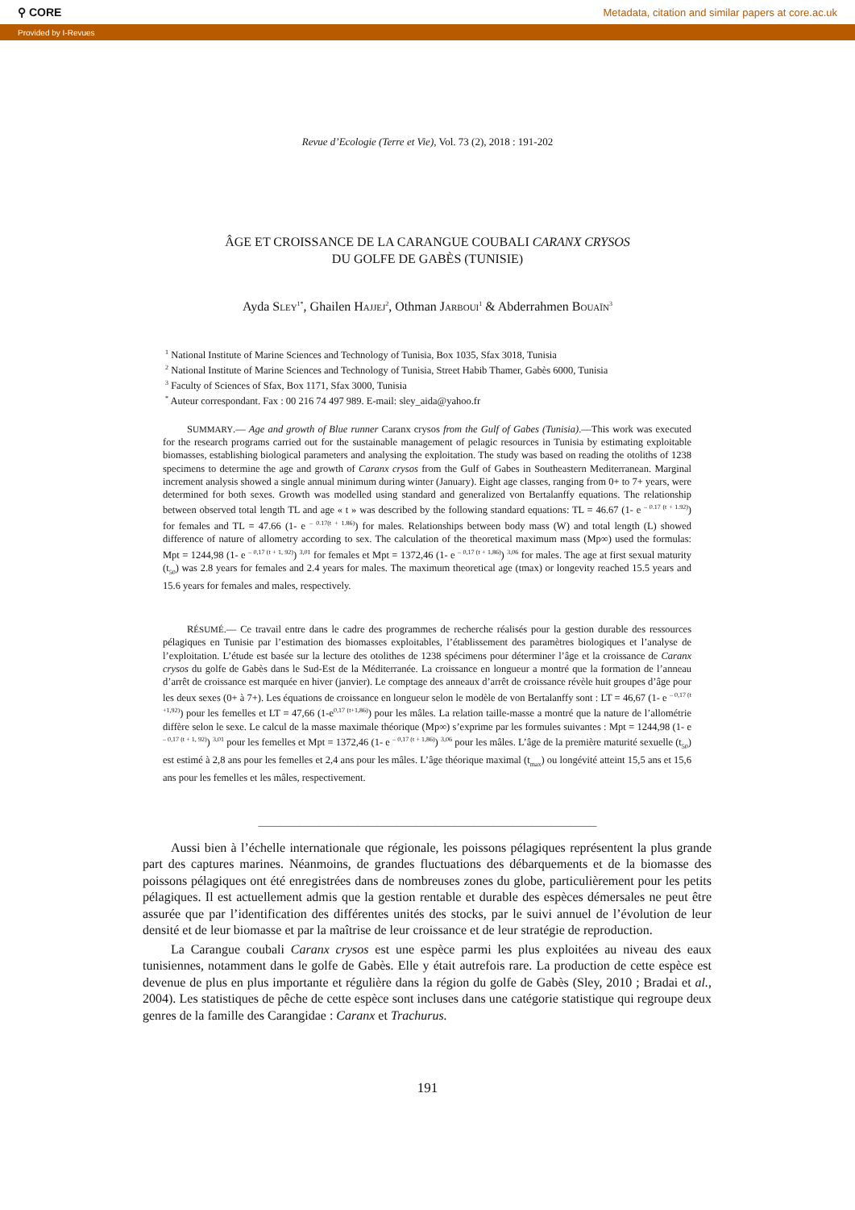⚲ CORE Metadata, citation and similar papers at core.ac.uk
Provided by I-Revues
Revue d’Ecologie (Terre et Vie), Vol. 73 (2), 2018 : 191-202
ÂGE ET CROISSANCE DE LA CARANGUE COUBALI CARANX CRYSOS
DU GOLFE DE GABÈS (TUNISIE)
Ayda SLEY<sup>1*</sup>, Ghailen HAJJEJ<sup>2</sup>, Othman JARBOUI<sup>1</sup> & Abderrahmen BOUAÏN<sup>3</sup>
<sup>1</sup> National Institute of Marine Sciences and Technology of Tunisia, Box 1035, Sfax 3018, Tunisia
<sup>2</sup> National Institute of Marine Sciences and Technology of Tunisia, Street Habib Thamer, Gabès 6000, Tunisia
<sup>3</sup> Faculty of Sciences of Sfax, Box 1171, Sfax 3000, Tunisia
<sup>*</sup> Auteur correspondant. Fax : 00 216 74 497 989. E-mail: sley_aida@yahoo.fr
SUMMARY.— Age and growth of Blue runner Caranx crysos from the Gulf of Gabes (Tunisia).—This work was executed for the research programs carried out for the sustainable management of pelagic resources in Tunisia by estimating exploitable biomasses, establishing biological parameters and analysing the exploitation. The study was based on reading the otoliths of 1238 specimens to determine the age and growth of Caranx crysos from the Gulf of Gabes in Southeastern Mediterranean. Marginal increment analysis showed a single annual minimum during winter (January). Eight age classes, ranging from 0+ to 7+ years, were determined for both sexes. Growth was modelled using standard and generalized von Bertalanffy equations. The relationship between observed total length TL and age « t » was described by the following standard equations: TL = 46.67 (1- e <sup>– 0.17 (t + 1.92)</sup>) for females and TL = 47.66 (1- e <sup>– 0.17(t + 1.86)</sup>) for males. Relationships between body mass (W) and total length (L) showed difference of nature of allometry according to sex. The calculation of the theoretical maximum mass (Mp∞) used the formulas: Mpt = 1244,98 (1- e <sup>– 0,17 (t + 1, 92)</sup>) <sup>3,01</sup> for females et Mpt = 1372,46 (1- e <sup>– 0,17 (t + 1,86)</sup>) <sup>3,06</sup> for males. The age at first sexual maturity (t<sub>50</sub>) was 2.8 years for females and 2.4 years for males. The maximum theoretical age (tmax) or longevity reached 15.5 years and 15.6 years for females and males, respectively.
RÉSUMÉ.— Ce travail entre dans le cadre des programmes de recherche réalisés pour la gestion durable des ressources pélagiques en Tunisie par l’estimation des biomasses exploitables, l’établissement des paramètres biologiques et l’analyse de l’exploitation. L’étude est basée sur la lecture des otolithes de 1238 spécimens pour déterminer l’âge et la croissance de Caranx crysos du golfe de Gabès dans le Sud-Est de la Méditerranée. La croissance en longueur a montré que la formation de l’anneau d’arrêt de croissance est marquée en hiver (janvier). Le comptage des anneaux d’arrêt de croissance révèle huit groupes d’âge pour les deux sexes (0+ à 7+). Les équations de croissance en longueur selon le modèle de von Bertalanffy sont : LT = 46,67 (1- e <sup>– 0,17 (t +1,92)</sup>) pour les femelles et LT = 47,66 (1-e<sup>0,17 (t+1,86)</sup>) pour les mâles. La relation taille-masse a montré que la nature de l’allométrie diffère selon le sexe. Le calcul de la masse maximale théorique (Mp∞) s’exprime par les formules suivantes : Mpt = 1244,98 (1- e <sup>– 0,17 (t + 1, 92)</sup>) <sup>3,01</sup> pour les femelles et Mpt = 1372,46 (1- e <sup>– 0,17 (t + 1,86)</sup>) <sup>3,06</sup> pour les mâles. L’âge de la première maturité sexuelle (t<sub>50</sub>) est estimé à 2,8 ans pour les femelles et 2,4 ans pour les mâles. L’âge théorique maximal (t<sub>max</sub>) ou longévité atteint 15,5 ans et 15,6 ans pour les femelles et les mâles, respectivement.
______________________________________________________________________
Aussi bien à l’échelle internationale que régionale, les poissons pélagiques représentent la plus grande part des captures marines. Néanmoins, de grandes fluctuations des débarquements et de la biomasse des poissons pélagiques ont été enregistrées dans de nombreuses zones du globe, particulièrement pour les petits pélagiques. Il est actuellement admis que la gestion rentable et durable des espèces démersales ne peut être assurée que par l’identification des différentes unités des stocks, par le suivi annuel de l’évolution de leur densité et de leur biomasse et par la maîtrise de leur croissance et de leur stratégie de reproduction.
La Carangue coubali Caranx crysos est une espèce parmi les plus exploitées au niveau des eaux tunisiennes, notamment dans le golfe de Gabès. Elle y était autrefois rare. La production de cette espèce est devenue de plus en plus importante et régulière dans la région du golfe de Gabès (Sley, 2010 ; Bradai et al., 2004). Les statistiques de pêche de cette espèce sont incluses dans une catégorie statistique qui regroupe deux genres de la famille des Carangidae : Caranx et Trachurus.
191